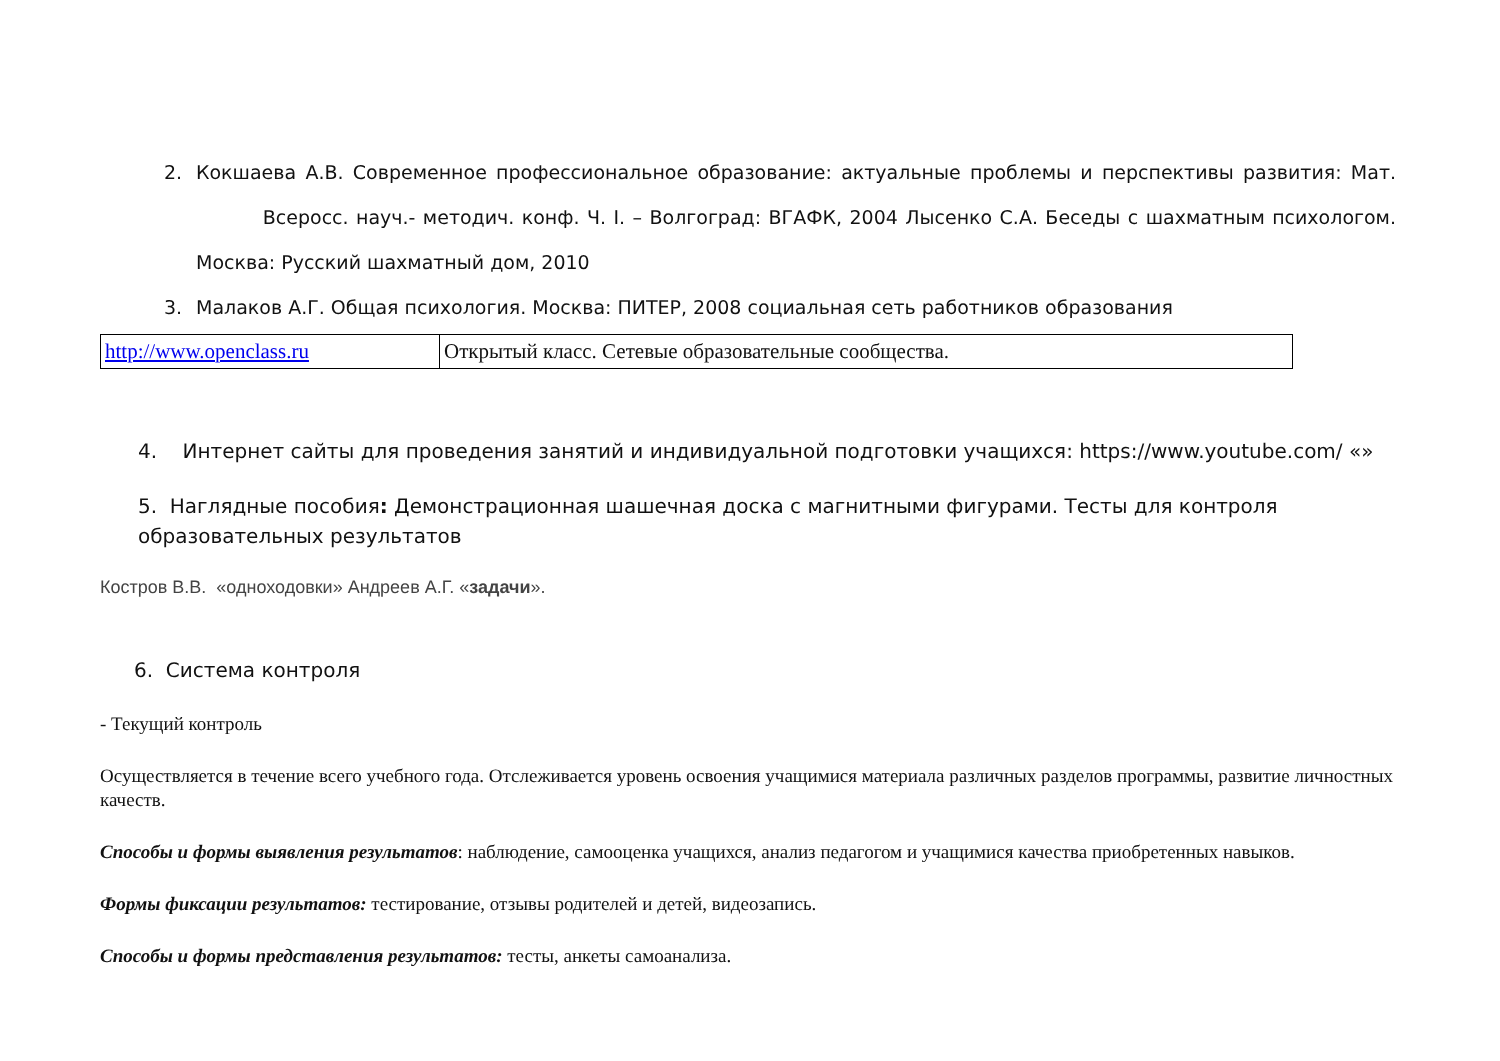2. Кокшаева А.В. Современное профессиональное образование: актуальные проблемы и перспективы развития: Мат. Всеросс. науч.- методич. конф. Ч. I. – Волгоград: ВГАФК, 2004 Лысенко С.А. Беседы с шахматным психологом. Москва: Русский шахматный дом, 2010
3. Малаков А.Г. Общая психология. Москва: ПИТЕР, 2008 социальная сеть работников образования
| http://www.openclass.ru | Открытый класс. Сетевые образовательные сообщества. |
4. Интернет сайты для проведения занятий и индивидуальной подготовки учащихся: https://www.youtube.com/ «»
5. Наглядные пособия: Демонстрационная шашечная доска с магнитными фигурами. Тесты для контроля образовательных результатов
Костров В.В. «одноходовки» Андреев А.Г. «задачи».
6. Система контроля
- Текущий контроль
Осуществляется в течение всего учебного года. Отслеживается уровень освоения учащимися материала различных разделов программы, развитие личностных качеств.
Способы и формы выявления результатов: наблюдение, самооценка учащихся, анализ педагогом и учащимися качества приобретенных навыков.
Формы фиксации результатов: тестирование, отзывы родителей и детей, видеозапись.
Способы и формы представления результатов: тесты, анкеты самоанализа.